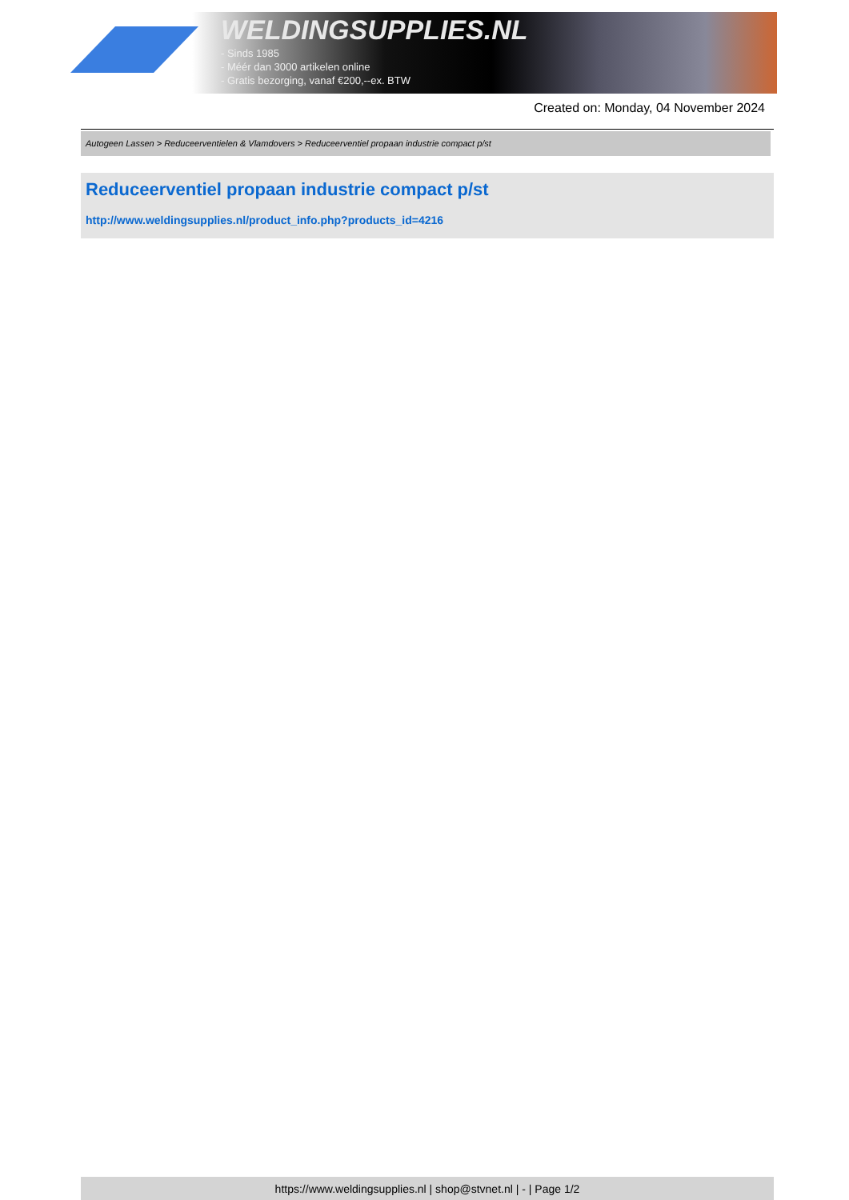WELDINGSUPPLIES.NL
- Sinds 1985
- Méér dan 3000 artikelen online
- Gratis bezorging, vanaf €200,--ex. BTW
Created on: Monday, 04 November 2024
Autogeen Lassen > Reduceerventielen & Vlamdovers > Reduceerventiel propaan industrie compact p/st
Reduceerventiel propaan industrie compact p/st
http://www.weldingsupplies.nl/product_info.php?products_id=4216
https://www.weldingsupplies.nl | shop@stvnet.nl | - | Page 1/2